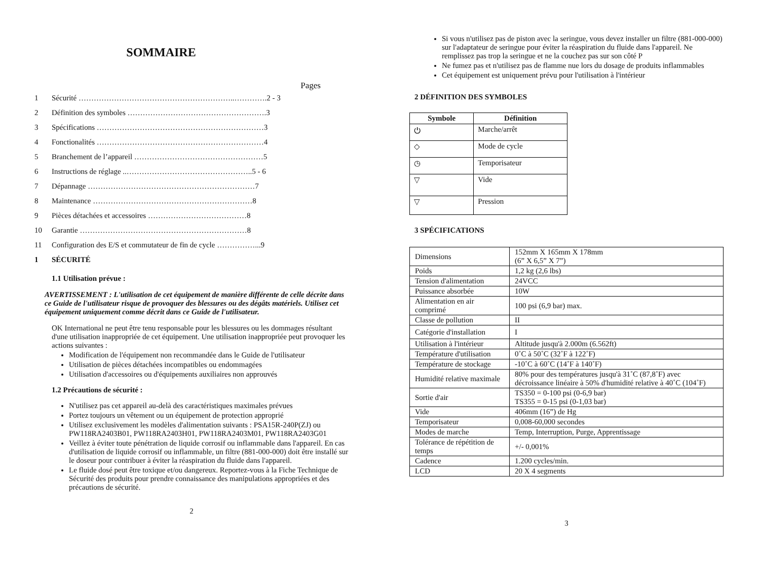SOMMAIRE
Pages
| 1 | Sécurité ……………………………………………………..………….2 - 3 |
| 2 | Définition des symboles ……………………………………………….3 |
| 3 | Spécifications …………………………………………………………3 |
| 4 | Fonctionalités …………………………………………………………4 |
| 5 | Branchement de l’appareil ……………………………………………5 |
| 6 | Instructions de réglage ..…………………………………………..5 - 6 |
| 7 | Dépannage …………………………………………………………7 |
| 8 | Maintenance ………………………………………………………8 |
| 9 | Pièces détachées et accessoires …………………………………8 |
| 10 | Garantie …………………………………………………………8 |
| 11 | Configuration des E/S et commutateur de fin de cycle ……………...9 |
| 1 | SÉCURITÉ |
1.1 Utilisation prévue :
AVERTISSEMENT : L'utilisation de cet équipement de manière différente de celle décrite dans ce Guide de l'utilisateur risque de provoquer des blessures ou des dégâts matériels. Utilisez cet équipement uniquement comme décrit dans ce Guide de l'utilisateur.
OK International ne peut être tenu responsable pour les blessures ou les dommages résultant d'une utilisation inappropriée de cet équipement. Une utilisation inappropriée peut provoquer les actions suivantes :
Modification de l'équipement non recommandée dans le Guide de l'utilisateur
Utilisation de pièces détachées incompatibles ou endommagées
Utilisation d'accessoires ou d'équipements auxiliaires non approuvés
1.2 Précautions de sécurité :
N'utilisez pas cet appareil au-delà des caractéristiques maximales prévues
Portez toujours un vêtement ou un équipement de protection approprié
Utilisez exclusivement les modèles d'alimentation suivants : PSA15R-240P(ZJ) ou PW118RA2403B01, PW118RA2403H01, PW118RA2403M01, PW118RA2403G01
Veillez à éviter toute pénétration de liquide corrosif ou inflammable dans l'appareil. En cas d'utilisation de liquide corrosif ou inflammable, un filtre (881-000-000) doit être installé sur le doseur pour contribuer à éviter la réaspiration du fluide dans l'appareil.
Le fluide dosé peut être toxique et/ou dangereux. Reportez-vous à la Fiche Technique de Sécurité des produits pour prendre connaissance des manipulations appropriées et des précautions de sécurité.
2
Si vous n'utilisez pas de piston avec la seringue, vous devez installer un filtre (881-000-000) sur l'adaptateur de seringue pour éviter la réaspiration du fluide dans l'appareil. Ne remplissez pas trop la seringue et ne la couchez pas sur son côté P
Ne fumez pas et n'utilisez pas de flamme nue lors du dosage de produits inflammables
Cet équipement est uniquement prévu pour l'utilisation à l'intérieur
2 DÉFINITION DES SYMBOLES
| Symbole | Définition |
| --- | --- |
| ⏻ | Marche/arrêt |
| ◇ | Mode de cycle |
| ◷ | Temporisateur |
| ▽ | Vide |
| ▽ | Pression |
3 SPÉCIFICATIONS
| Dimensions | 152mm X 165mm X 178mm (6” X 6,5” X 7”) |
| Poids | 1,2 kg (2,6 lbs) |
| Tension d'alimentation | 24VCC |
| Puissance absorbée | 10W |
| Alimentation en air comprimé | 100 psi (6,9 bar) max. |
| Classe de pollution | II |
| Catégorie d'installation | I |
| Utilisation à l'intérieur | Altitude jusqu'à 2.000m (6.562ft) |
| Température d'utilisation | 0˚C à 50˚C (32˚F à 122˚F) |
| Température de stockage | -10˚C à 60˚C (14˚F à 140˚F) |
| Humidité relative maximale | 80% pour des températures jusqu'à 31˚C (87,8˚F) avec décroissance linéaire à 50% d'humidité relative à 40˚C (104˚F) |
| Sortie d'air | TS350 = 0-100 psi (0-6,9 bar) TS355 = 0-15 psi (0-1,03 bar) |
| Vide | 406mm (16”) de Hg |
| Temporisateur | 0,008-60,000 secondes |
| Modes de marche | Temp, Interruption, Purge, Apprentissage |
| Tolérance de répétition de temps | +/- 0,001% |
| Cadence | 1.200 cycles/min. |
| LCD | 20 X 4 segments |
3